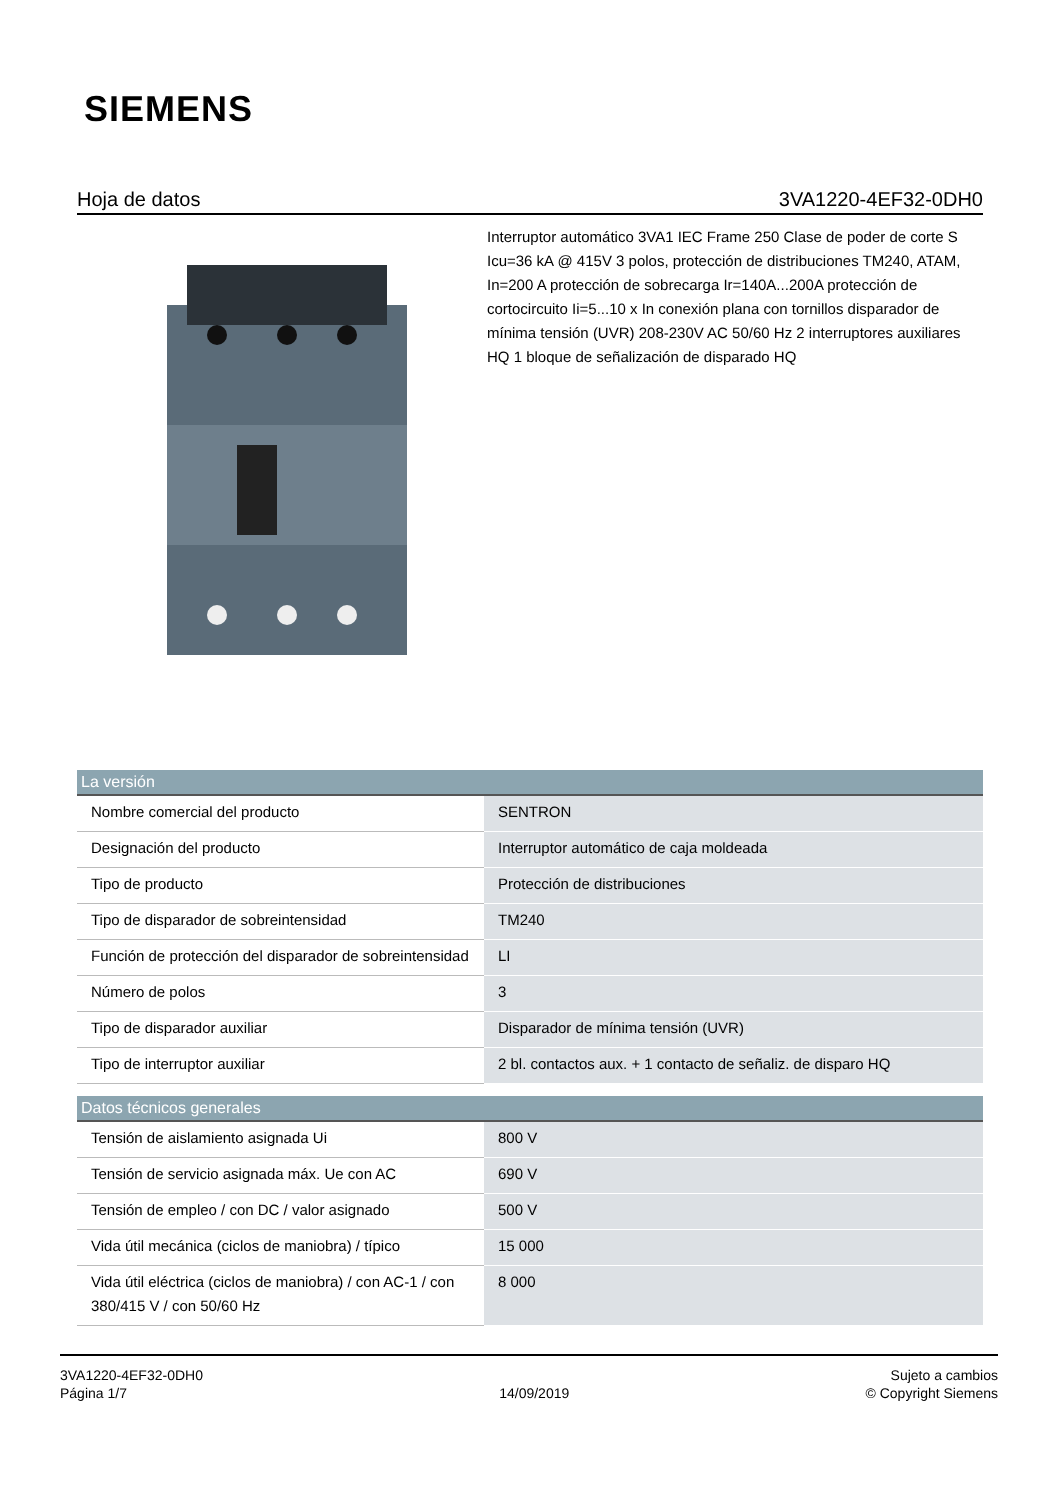SIEMENS
Hoja de datos 3VA1220-4EF32-0DH0
Interruptor automático 3VA1 IEC Frame 250 Clase de poder de corte S Icu=36 kA @ 415V 3 polos, protección de distribuciones TM240, ATAM, In=200 A protección de sobrecarga Ir=140A...200A protección de cortocircuito Ii=5...10 x In conexión plana con tornillos disparador de mínima tensión (UVR) 208-230V AC 50/60 Hz 2 interruptores auxiliares HQ 1 bloque de señalización de disparado HQ
| La versión | |
| --- | --- |
| Nombre comercial del producto | SENTRON |
| Designación del producto | Interruptor automático de caja moldeada |
| Tipo de producto | Protección de distribuciones |
| Tipo de disparador de sobreintensidad | TM240 |
| Función de protección del disparador de sobreintensidad | LI |
| Número de polos | 3 |
| Tipo de disparador auxiliar | Disparador de mínima tensión (UVR) |
| Tipo de interruptor auxiliar | 2 bl. contactos aux. + 1 contacto de señaliz. de disparo HQ |
| Datos técnicos generales | |
| --- | --- |
| Tensión de aislamiento asignada Ui | 800 V |
| Tensión de servicio asignada máx. Ue con AC | 690 V |
| Tensión de empleo / con DC / valor asignado | 500 V |
| Vida útil mecánica (ciclos de maniobra) / típico | 15 000 |
| Vida útil eléctrica (ciclos de maniobra) / con AC-1 / con 380/415 V / con 50/60 Hz | 8 000 |
3VA1220-4EF32-0DH0
Página 1/7
14/09/2019
Sujeto a cambios
© Copyright Siemens